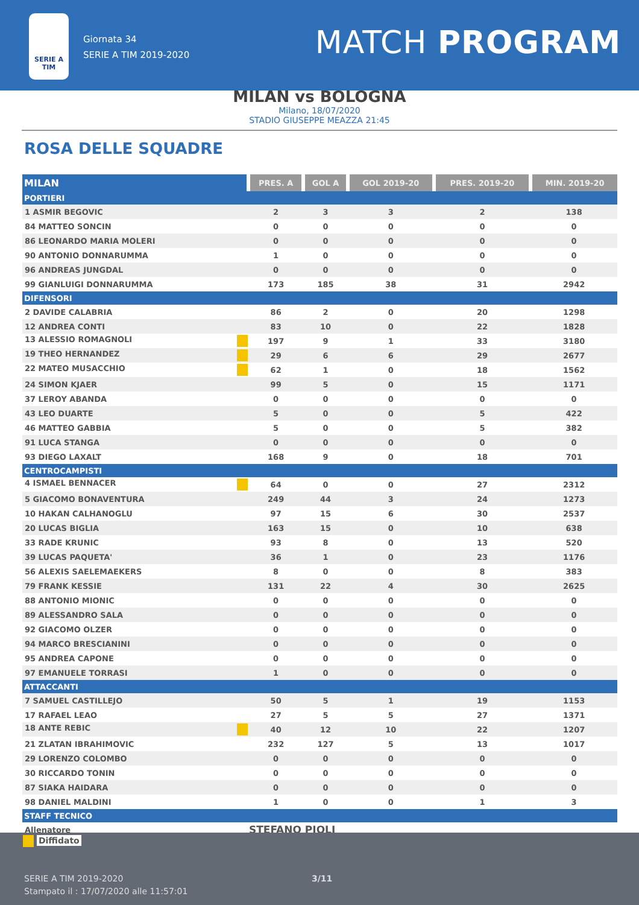SERIE A
TIM
Giornata 34
SERIE A TIM 2019-2020
MATCH PROGRAM
MILAN vs BOLOGNA
Milano, 18/07/2020
STADIO GIUSEPPE MEAZZA 21:45
ROSA DELLE SQUADRE
| MILAN | PRES. A | GOL A | GOL 2019-20 | PRES. 2019-20 | MIN. 2019-20 |
| --- | --- | --- | --- | --- | --- |
| PORTIERI | | | | | |
| 1 ASMIR BEGOVIC | 2 | 3 | 3 | 2 | 138 |
| 84 MATTEO SONCIN | 0 | 0 | 0 | 0 | 0 |
| 86 LEONARDO MARIA MOLERI | 0 | 0 | 0 | 0 | 0 |
| 90 ANTONIO DONNARUMMA | 1 | 0 | 0 | 0 | 0 |
| 96 ANDREAS JUNGDAL | 0 | 0 | 0 | 0 | 0 |
| 99 GIANLUIGI DONNARUMMA | 173 | 185 | 38 | 31 | 2942 |
| DIFENSORI | | | | | |
| 2 DAVIDE CALABRIA | 86 | 2 | 0 | 20 | 1298 |
| 12 ANDREA CONTI | 83 | 10 | 0 | 22 | 1828 |
| 13 ALESSIO ROMAGNOLI | 197 | 9 | 1 | 33 | 3180 |
| 19 THEO HERNANDEZ | 29 | 6 | 6 | 29 | 2677 |
| 22 MATEO MUSACCHIO | 62 | 1 | 0 | 18 | 1562 |
| 24 SIMON KJAER | 99 | 5 | 0 | 15 | 1171 |
| 37 LEROY ABANDA | 0 | 0 | 0 | 0 | 0 |
| 43 LEO DUARTE | 5 | 0 | 0 | 5 | 422 |
| 46 MATTEO GABBIA | 5 | 0 | 0 | 5 | 382 |
| 91 LUCA STANGA | 0 | 0 | 0 | 0 | 0 |
| 93 DIEGO LAXALT | 168 | 9 | 0 | 18 | 701 |
| CENTROCAMPISTI | | | | | |
| 4 ISMAEL BENNACER | 64 | 0 | 0 | 27 | 2312 |
| 5 GIACOMO BONAVENTURA | 249 | 44 | 3 | 24 | 1273 |
| 10 HAKAN CALHANOGLU | 97 | 15 | 6 | 30 | 2537 |
| 20 LUCAS BIGLIA | 163 | 15 | 0 | 10 | 638 |
| 33 RADE KRUNIC | 93 | 8 | 0 | 13 | 520 |
| 39 LUCAS PAQUETA' | 36 | 1 | 0 | 23 | 1176 |
| 56 ALEXIS SAELEMAEKERS | 8 | 0 | 0 | 8 | 383 |
| 79 FRANK KESSIE | 131 | 22 | 4 | 30 | 2625 |
| 88 ANTONIO MIONIC | 0 | 0 | 0 | 0 | 0 |
| 89 ALESSANDRO SALA | 0 | 0 | 0 | 0 | 0 |
| 92 GIACOMO OLZER | 0 | 0 | 0 | 0 | 0 |
| 94 MARCO BRESCIANINI | 0 | 0 | 0 | 0 | 0 |
| 95 ANDREA CAPONE | 0 | 0 | 0 | 0 | 0 |
| 97 EMANUELE TORRASI | 1 | 0 | 0 | 0 | 0 |
| ATTACCANTI | | | | | |
| 7 SAMUEL CASTILLEJO | 50 | 5 | 1 | 19 | 1153 |
| 17 RAFAEL LEAO | 27 | 5 | 5 | 27 | 1371 |
| 18 ANTE REBIC | 40 | 12 | 10 | 22 | 1207 |
| 21 ZLATAN IBRAHIMOVIC | 232 | 127 | 5 | 13 | 1017 |
| 29 LORENZO COLOMBO | 0 | 0 | 0 | 0 | 0 |
| 30 RICCARDO TONIN | 0 | 0 | 0 | 0 | 0 |
| 87 SIAKA HAIDARA | 0 | 0 | 0 | 0 | 0 |
| 98 DANIEL MALDINI | 1 | 0 | 0 | 1 | 3 |
| STAFF TECNICO | | | | | |
| Allenatore | STEFANO PIOLI | | | | |
Diffidato
SERIE A TIM 2019-2020
Stampato il : 17/07/2020 alle 11:57:01
3/11